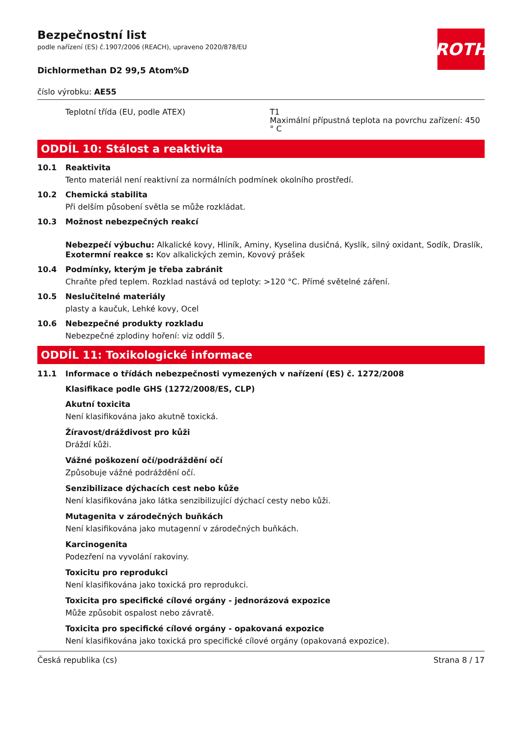ROTH
Bezpečnostní list
podle nařízení (ES) č.1907/2006 (REACH), upraveno 2020/878/EU
Dichlormethan D2 99,5 Atom%D
číslo výrobku: AE55
Teplotní třída (EU, podle ATEX) T1
Maximální přípustná teplota na povrchu zařízení: 450 ° C
ODDÍL 10: Stálost a reaktivita
10.1 Reaktivita
Tento materiál není reaktivní za normálních podmínek okolního prostředí.
10.2 Chemická stabilita
Při delším působení světla se může rozkládat.
10.3 Možnost nebezpečných reakcí
Nebezpečí výbuchu: Alkalické kovy, Hliník, Aminy, Kyselina dusičná, Kyslík, silný oxidant, Sodík, Draslík,
Exotermní reakce s: Kov alkalických zemin, Kovový prášek
10.4 Podmínky, kterým je třeba zabránit
Chraňte před teplem. Rozklad nastává od teploty: >120 °C. Přímé světelné záření.
10.5 Neslučitelné materiály
plasty a kaučuk, Lehké kovy, Ocel
10.6 Nebezpečné produkty rozkladu
Nebezpečné zplodiny hoření: viz oddíl 5.
ODDÍL 11: Toxikologické informace
11.1 Informace o třídách nebezpečnosti vymezených v nařízení (ES) č. 1272/2008
Klasifikace podle GHS (1272/2008/ES, CLP)
Akutní toxicita
Není klasifikována jako akutně toxická.
Žíravost/dráždivost pro kůži
Dráždí kůži.
Vážné poškození očí/podráždění očí
Způsobuje vážné podráždění očí.
Senzibilizace dýchacích cest nebo kůže
Není klasifikována jako látka senzibilizující dýchací cesty nebo kůži.
Mutagenita v zárodečných buňkách
Není klasifikována jako mutagenní v zárodečných buňkách.
Karcinogenita
Podezření na vyvolání rakoviny.
Toxicitu pro reprodukci
Není klasifikována jako toxická pro reprodukci.
Toxicita pro specifické cílové orgány - jednorázová expozice
Může způsobit ospalost nebo závratě.
Toxicita pro specifické cílové orgány - opakovaná expozice
Není klasifikována jako toxická pro specifické cílové orgány (opakovaná expozice).
Česká republika (cs) Strana 8 / 17